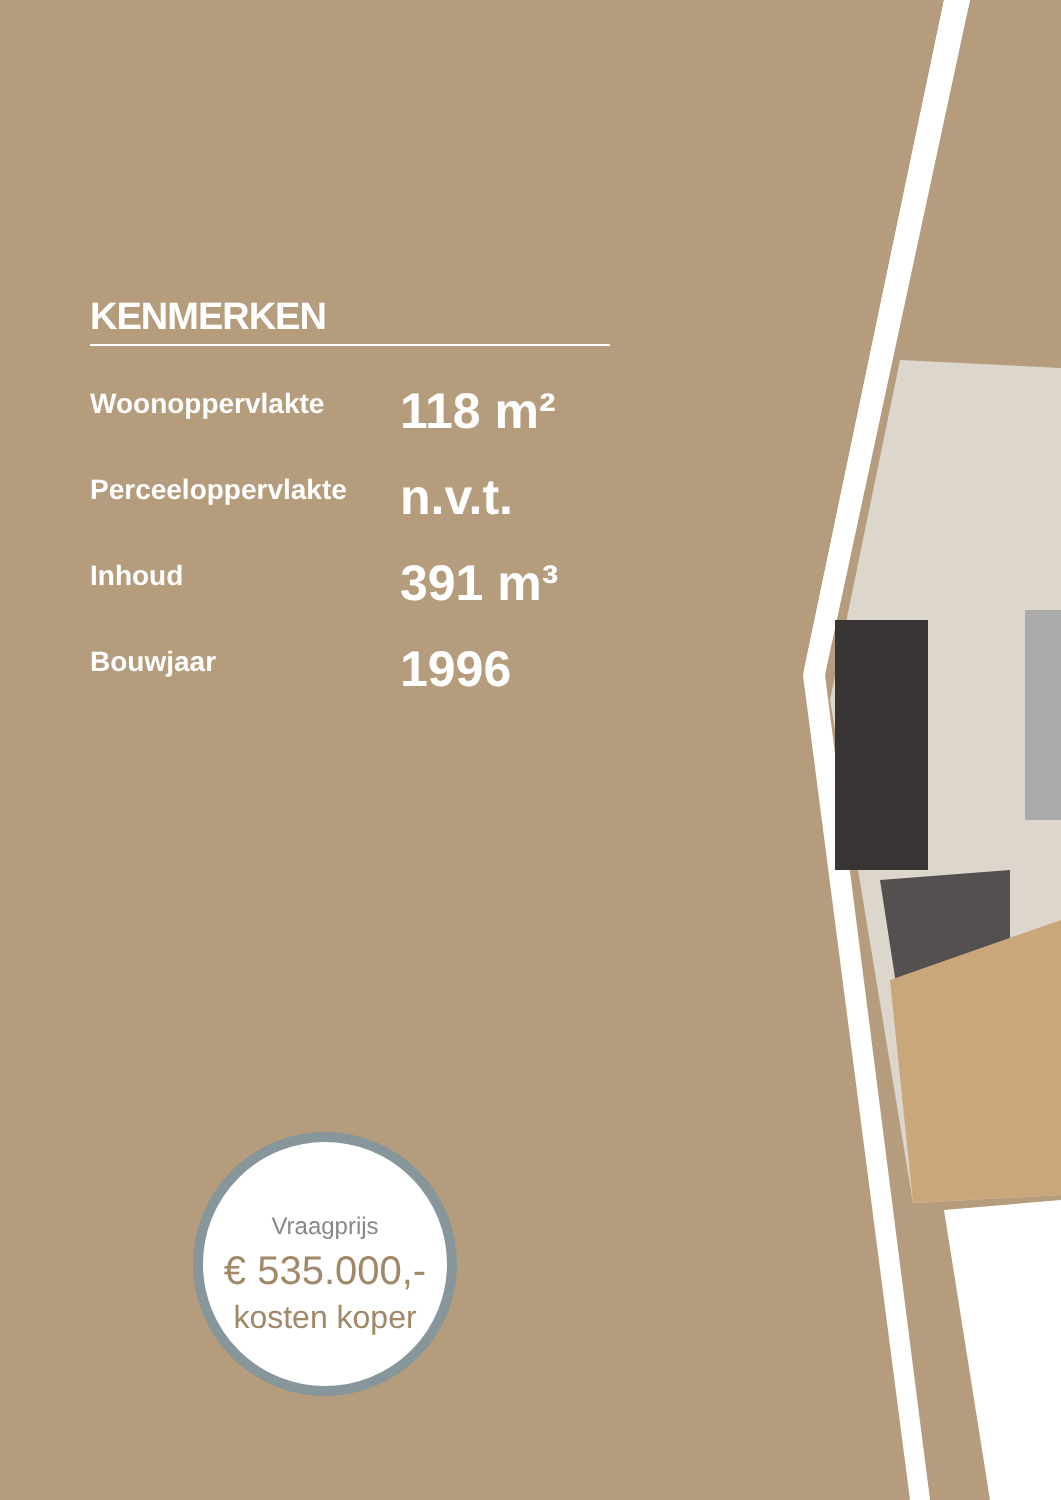KENMERKEN
| Woonoppervlakte | 118 m² |
| Perceeloppervlakte | n.v.t. |
| Inhoud | 391 m³ |
| Bouwjaar | 1996 |
Vraagprijs
€ 535.000,-
kosten koper